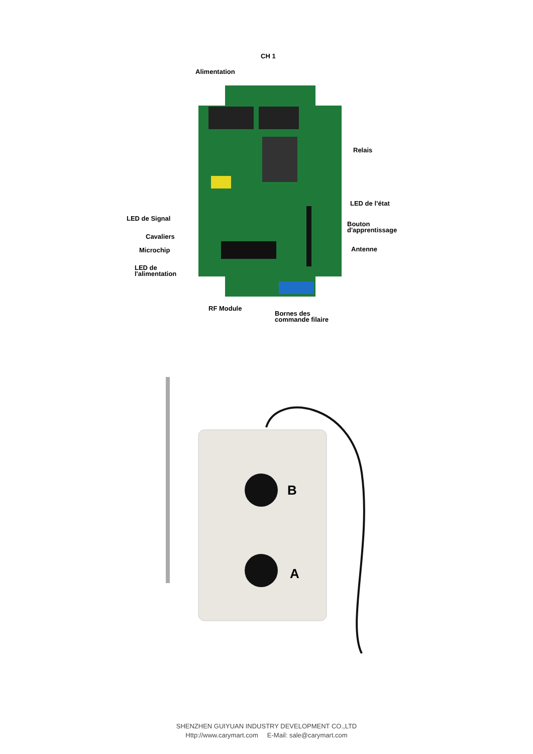Alimentation
CH 1
Relais
LED de l’état
LED de Signal
Bouton
d'apprentissage
Cavaliers
Microchip Antenne
LED de
l'alimentation
RF Module
Bornes des
commande filaire
B
A
SHENZHEN GUIYUAN INDUSTRY DEVELOPMENT CO.,LTD
Http://www.carymart.com E-Mail: sale@carymart.com